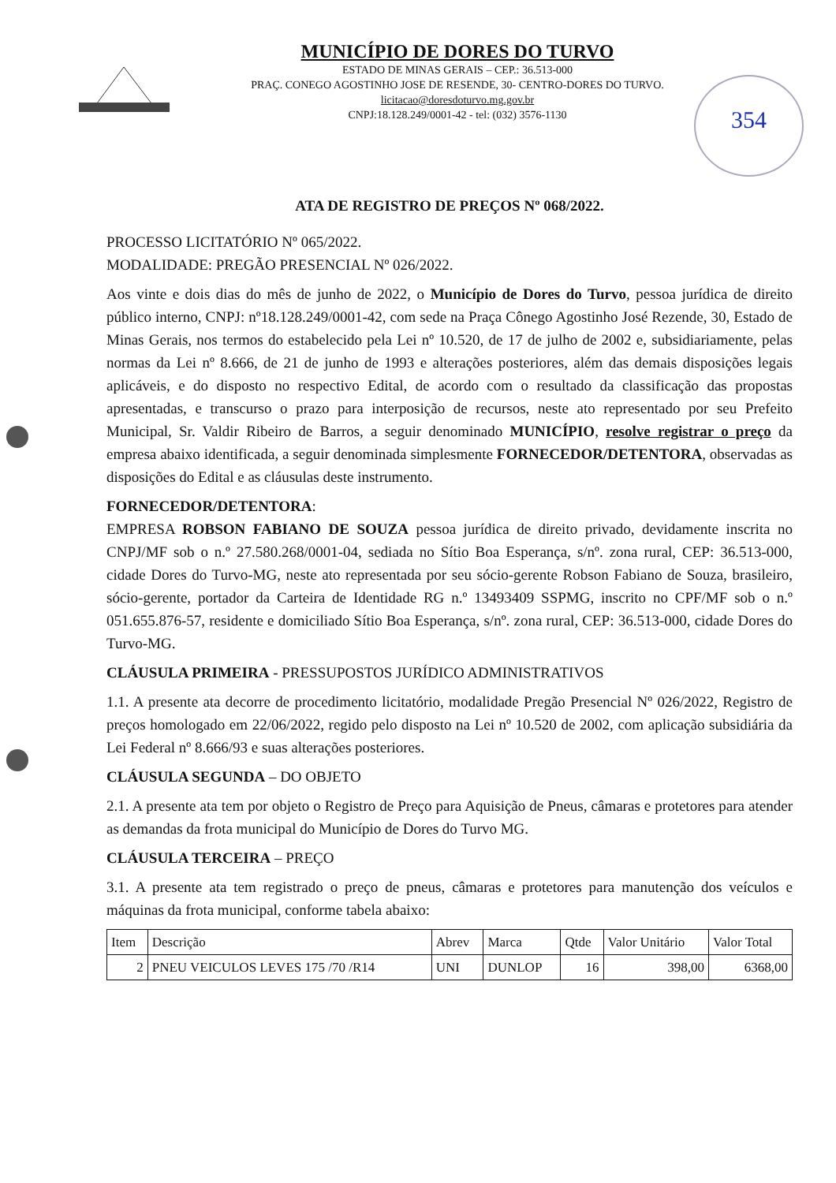354
MUNICÍPIO DE DORES DO TURVO
ESTADO DE MINAS GERAIS – CEP.: 36.513-000
PRAÇ. CONEGO AGOSTINHO JOSE DE RESENDE, 30- CENTRO-DORES DO TURVO.
licitacao@doresdoturvo.mg.gov.br
CNPJ:18.128.249/0001-42 - tel: (032) 3576-1130
ATA DE REGISTRO DE PREÇOS Nº 068/2022.
PROCESSO LICITATÓRIO Nº 065/2022.
MODALIDADE: PREGÃO PRESENCIAL Nº 026/2022.
Aos vinte e dois dias do mês de junho de 2022, o Município de Dores do Turvo, pessoa jurídica de direito público interno, CNPJ: nº18.128.249/0001-42, com sede na Praça Cônego Agostinho José Rezende, 30, Estado de Minas Gerais, nos termos do estabelecido pela Lei nº 10.520, de 17 de julho de 2002 e, subsidiariamente, pelas normas da Lei nº 8.666, de 21 de junho de 1993 e alterações posteriores, além das demais disposições legais aplicáveis, e do disposto no respectivo Edital, de acordo com o resultado da classificação das propostas apresentadas, e transcurso o prazo para interposição de recursos, neste ato representado por seu Prefeito Municipal, Sr. Valdir Ribeiro de Barros, a seguir denominado MUNICÍPIO, resolve registrar o preço da empresa abaixo identificada, a seguir denominada simplesmente FORNECEDOR/DETENTORA, observadas as disposições do Edital e as cláusulas deste instrumento.
FORNECEDOR/DETENTORA:
EMPRESA ROBSON FABIANO DE SOUZA pessoa jurídica de direito privado, devidamente inscrita no CNPJ/MF sob o n.º 27.580.268/0001-04, sediada no Sítio Boa Esperança, s/nº. zona rural, CEP: 36.513-000, cidade Dores do Turvo-MG, neste ato representada por seu sócio-gerente Robson Fabiano de Souza, brasileiro, sócio-gerente, portador da Carteira de Identidade RG n.º 13493409 SSPMG, inscrito no CPF/MF sob o n.º 051.655.876-57, residente e domiciliado Sítio Boa Esperança, s/nº. zona rural, CEP: 36.513-000, cidade Dores do Turvo-MG.
CLÁUSULA PRIMEIRA - PRESSUPOSTOS JURÍDICO ADMINISTRATIVOS
1.1. A presente ata decorre de procedimento licitatório, modalidade Pregão Presencial Nº 026/2022, Registro de preços homologado em 22/06/2022, regido pelo disposto na Lei nº 10.520 de 2002, com aplicação subsidiária da Lei Federal nº 8.666/93 e suas alterações posteriores.
CLÁUSULA SEGUNDA – DO OBJETO
2.1. A presente ata tem por objeto o Registro de Preço para Aquisição de Pneus, câmaras e protetores para atender as demandas da frota municipal do Município de Dores do Turvo MG.
CLÁUSULA TERCEIRA – PREÇO
3.1. A presente ata tem registrado o preço de pneus, câmaras e protetores para manutenção dos veículos e máquinas da frota municipal, conforme tabela abaixo:
| Item | Descrição | Abrev | Marca | Qtde | Valor Unitário | Valor Total |
| --- | --- | --- | --- | --- | --- | --- |
| 2 | PNEU VEICULOS LEVES 175 /70 /R14 | UNI | DUNLOP | 16 | 398,00 | 6368,00 |